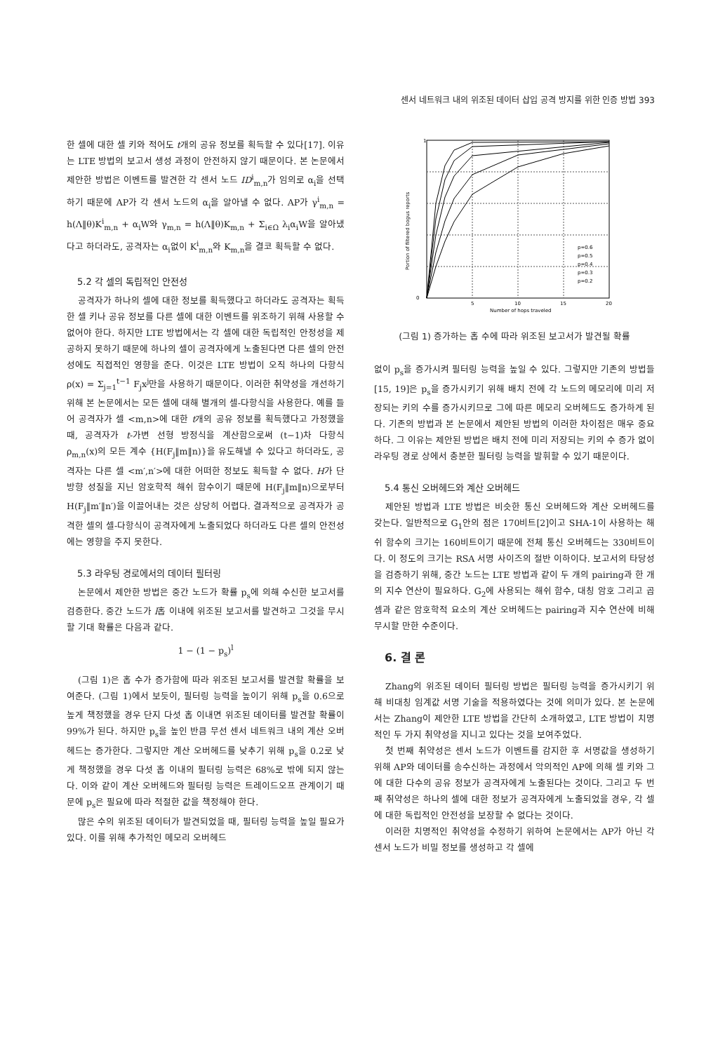센서 네트워크 내의 위조된 데이터 삽입 공격 방지를 위한 인증 방법 393
한 셀에 대한 셀 키와 적어도 t개의 공유 정보를 획득할 수 있다[17]. 이유는 LTE 방법의 보고서 생성 과정이 안전하지 않기 때문이다. 본 논문에서 제안한 방법은 이벤트를 발견한 각 센서 노드 ID<sup>i</sup><sub>m,n</sub>가 임의로 α<sub>i</sub>을 선택하기 때문에 AP가 각 센서 노드의 α<sub>i</sub>을 알아낼 수 없다. AP가 γ<sup>i</sup><sub>m,n</sub> = h(Λ‖θ)K<sup>i</sup><sub>m,n</sub> + α<sub>i</sub>W와 γ<sub>m,n</sub> = h(Λ‖θ)K<sub>m,n</sub> + Σ<sub>i∈Ω</sub> λ<sub>i</sub>α<sub>i</sub>W을 알아냈다고 하더라도, 공격자는 α<sub>i</sub>없이 K<sup>i</sup><sub>m,n</sub>와 K<sub>m,n</sub>을 결코 획득할 수 없다.
5.2 각 셀의 독립적인 안전성
공격자가 하나의 셀에 대한 정보를 획득했다고 하더라도 공격자는 획득한 셀 키나 공유 정보를 다른 셀에 대한 이벤트를 위조하기 위해 사용할 수 없어야 한다. 하지만 LTE 방법에서는 각 셀에 대한 독립적인 안정성을 제공하지 못하기 때문에 하나의 셀이 공격자에게 노출된다면 다른 셀의 안전성에도 직접적인 영향을 준다. 이것은 LTE 방법이 오직 하나의 다항식 ρ(x) = Σ<sub>j=1</sub><sup>t−1</sup> F<sub>j</sub>x<sup>j</sup>만을 사용하기 때문이다. 이러한 취약성을 개선하기 위해 본 논문에서는 모든 셀에 대해 별개의 셀-다항식을 사용한다. 예를 들어 공격자가 셀 <m,n>에 대한 t개의 공유 정보를 획득했다고 가정했을 때, 공격자가 t-가변 선형 방정식을 계산함으로써 (t−1)차 다항식 ρ<sub>m,n</sub>(x)의 모든 계수 {H(F<sub>j</sub>‖m‖n)}을 유도해낼 수 있다고 하더라도, 공격자는 다른 셀 <m′,n′>에 대한 어떠한 정보도 획득할 수 없다. H가 단방향 성질을 지닌 암호학적 해쉬 함수이기 때문에 H(F<sub>j</sub>‖m‖n)으로부터 H(F<sub>j</sub>‖m′‖n′)을 이끌어내는 것은 상당히 어렵다. 결과적으로 공격자가 공격한 셀의 셀-다항식이 공격자에게 노출되었다 하더라도 다른 셀의 안전성에는 영향을 주지 못한다.
5.3 라우팅 경로에서의 데이터 필터링
논문에서 제안한 방법은 중간 노드가 확률 p<sub>s</sub>에 의해 수신한 보고서를 검증한다. 중간 노드가 l홉 이내에 위조된 보고서를 발견하고 그것을 무시할 기대 확률은 다음과 같다.
1 − (1 − p<sub>s</sub>)<sup>l</sup>
(그림 1)은 홉 수가 증가함에 따라 위조된 보고서를 발견할 확률을 보여준다. (그림 1)에서 보듯이, 필터링 능력을 높이기 위해 p<sub>s</sub>을 0.6으로 높게 책정했을 경우 단지 다섯 홉 이내면 위조된 데이터를 발견할 확률이 99%가 된다. 하지만 p<sub>s</sub>을 높인 반큼 무선 센서 네트워크 내의 계산 오버헤드는 증가한다. 그렇지만 계산 오버헤드를 낮추기 위해 p<sub>s</sub>을 0.2로 낮게 책정했을 경우 다섯 홉 이내의 필터링 능력은 68%로 밖에 되지 않는다. 이와 같이 계산 오버헤드와 필터링 능력은 트레이드오프 관계이기 때문에 p<sub>s</sub>은 필요에 따라 적절한 값을 책정해야 한다.
많은 수의 위조된 데이터가 발견되었을 때, 필터링 능력을 높일 필요가 있다. 이를 위해 추가적인 메모리 오버헤드
1
0
5
10
15
20
Number of hops traveled
Portion of filtered bogus reports
p=0.6
p=0.5
p=0.4
p=0.3
p=0.2
(그림 1) 증가하는 홉 수에 따라 위조된 보고서가 발견될 확률
없이 p<sub>s</sub>을 증가시켜 필터링 능력을 높일 수 있다. 그렇지만 기존의 방법들[15, 19]은 p<sub>s</sub>을 증가시키기 위해 배치 전에 각 노드의 메모리에 미리 저장되는 키의 수를 증가시키므로 그에 따른 메모리 오버헤드도 증가하게 된다. 기존의 방법과 본 논문에서 제안된 방법의 이러한 차이점은 매우 중요하다. 그 이유는 제안된 방법은 배치 전에 미리 저장되는 키의 수 증가 없이 라우팅 경로 상에서 충분한 필터링 능력을 발휘할 수 있기 때문이다.
5.4 통신 오버헤드와 계산 오버헤드
제안된 방법과 LTE 방법은 비슷한 통신 오버헤드와 계산 오버헤드를 갖는다. 일반적으로 G<sub>1</sub>안의 점은 170비트[2]이고 SHA-1이 사용하는 해쉬 함수의 크기는 160비트이기 때문에 전체 통신 오버헤드는 330비트이다. 이 정도의 크기는 RSA 서명 사이즈의 절반 이하이다. 보고서의 타당성을 검증하기 위해, 중간 노드는 LTE 방법과 같이 두 개의 pairing과 한 개의 지수 연산이 필요하다. G<sub>2</sub>에 사용되는 해쉬 함수, 대칭 암호 그리고 곱셈과 같은 암호학적 요소의 계산 오버헤드는 pairing과 지수 연산에 비해 무시할 만한 수준이다.
6. 결 론
Zhang의 위조된 데이터 필터링 방법은 필터링 능력을 증가시키기 위해 비대칭 임계값 서명 기술을 적용하였다는 것에 의미가 있다. 본 논문에서는 Zhang이 제안한 LTE 방법을 간단히 소개하였고, LTE 방법이 치명적인 두 가지 취약성을 지니고 있다는 것을 보여주었다.
첫 번째 취약성은 센서 노드가 이벤트를 감지한 후 서명값을 생성하기 위해 AP와 데이터를 송수신하는 과정에서 악의적인 AP에 의해 셀 키와 그에 대한 다수의 공유 정보가 공격자에게 노출된다는 것이다. 그리고 두 번째 취약성은 하나의 셀에 대한 정보가 공격자에게 노출되었을 경우, 각 셀에 대한 독립적인 안전성을 보장할 수 없다는 것이다.
이러한 치명적인 취약성을 수정하기 위하여 논문에서는 AP가 아닌 각 센서 노드가 비밀 정보를 생성하고 각 셀에